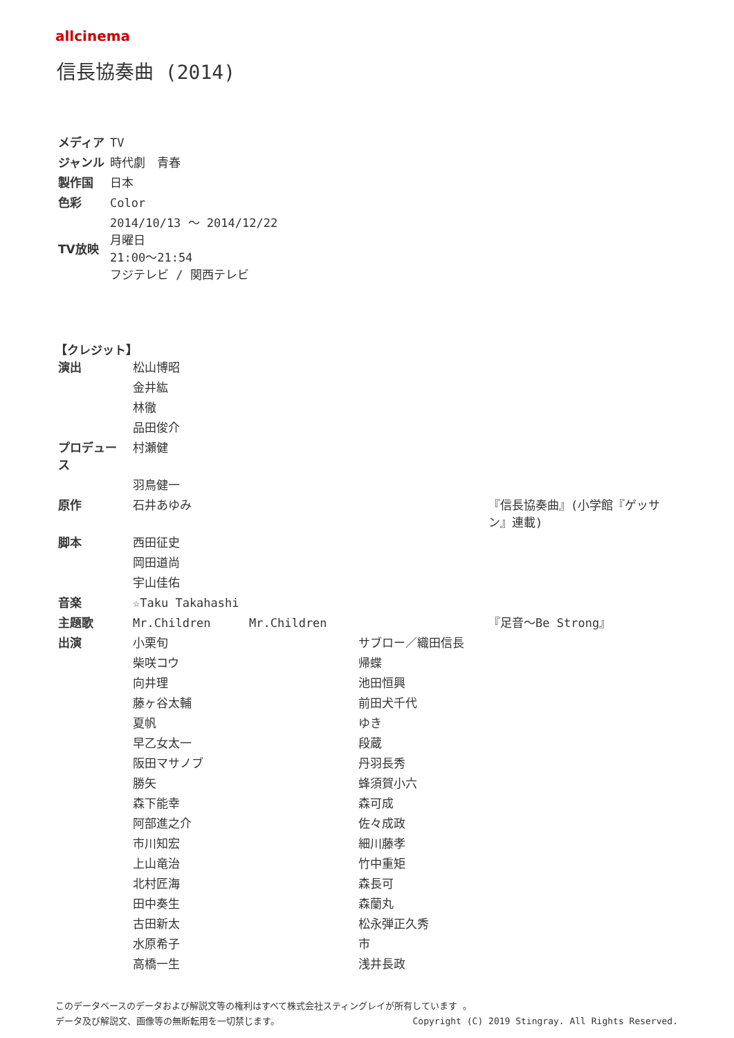allcinema
信長協奏曲 (2014)
| メディア | TV |
| ジャンル | 時代劇 青春 |
| 製作国 | 日本 |
| 色彩 | Color |
| TV放映 | 2014/10/13 ～ 2014/12/22 月曜日 21:00～21:54 フジテレビ / 関西テレビ |
【クレジット】
| 演出 | 松山博昭 | | | |
| | 金井紘 | | | |
| | 林徹 | | | |
| | 品田俊介 | | | |
| プロデュース | 村瀬健 | | | |
| | 羽鳥健一 | | | |
| 原作 | 石井あゆみ | | | 『信長協奏曲』(小学館『ゲッサン』連載) |
| 脚本 | 西田征史 | | | |
| | 岡田道尚 | | | |
| | 宇山佳佑 | | | |
| 音楽 | ☆Taku Takahashi | | | |
| 主題歌 | Mr.Children | Mr.Children | | 『足音～Be Strong』 |
| 出演 | 小栗旬 | | サブロー／織田信長 | |
| | 柴咲コウ | | 帰蝶 | |
| | 向井理 | | 池田恒興 | |
| | 藤ヶ谷太輔 | | 前田犬千代 | |
| | 夏帆 | | ゆき | |
| | 早乙女太一 | | 段蔵 | |
| | 阪田マサノブ | | 丹羽長秀 | |
| | 勝矢 | | 蜂須賀小六 | |
| | 森下能幸 | | 森可成 | |
| | 阿部進之介 | | 佐々成政 | |
| | 市川知宏 | | 細川藤孝 | |
| | 上山竜治 | | 竹中重矩 | |
| | 北村匠海 | | 森長可 | |
| | 田中奏生 | | 森蘭丸 | |
| | 古田新太 | | 松永弾正久秀 | |
| | 水原希子 | | 市 | |
| | 高橋一生 | | 浅井長政 | |
このデータベースのデータおよび解説文等の権利はすべて株式会社スティングレイが所有しています 。
Copyright (C) 2019 Stingray. All Rights Reserved. データ及び解説文、画像等の無断転用を一切禁じます。